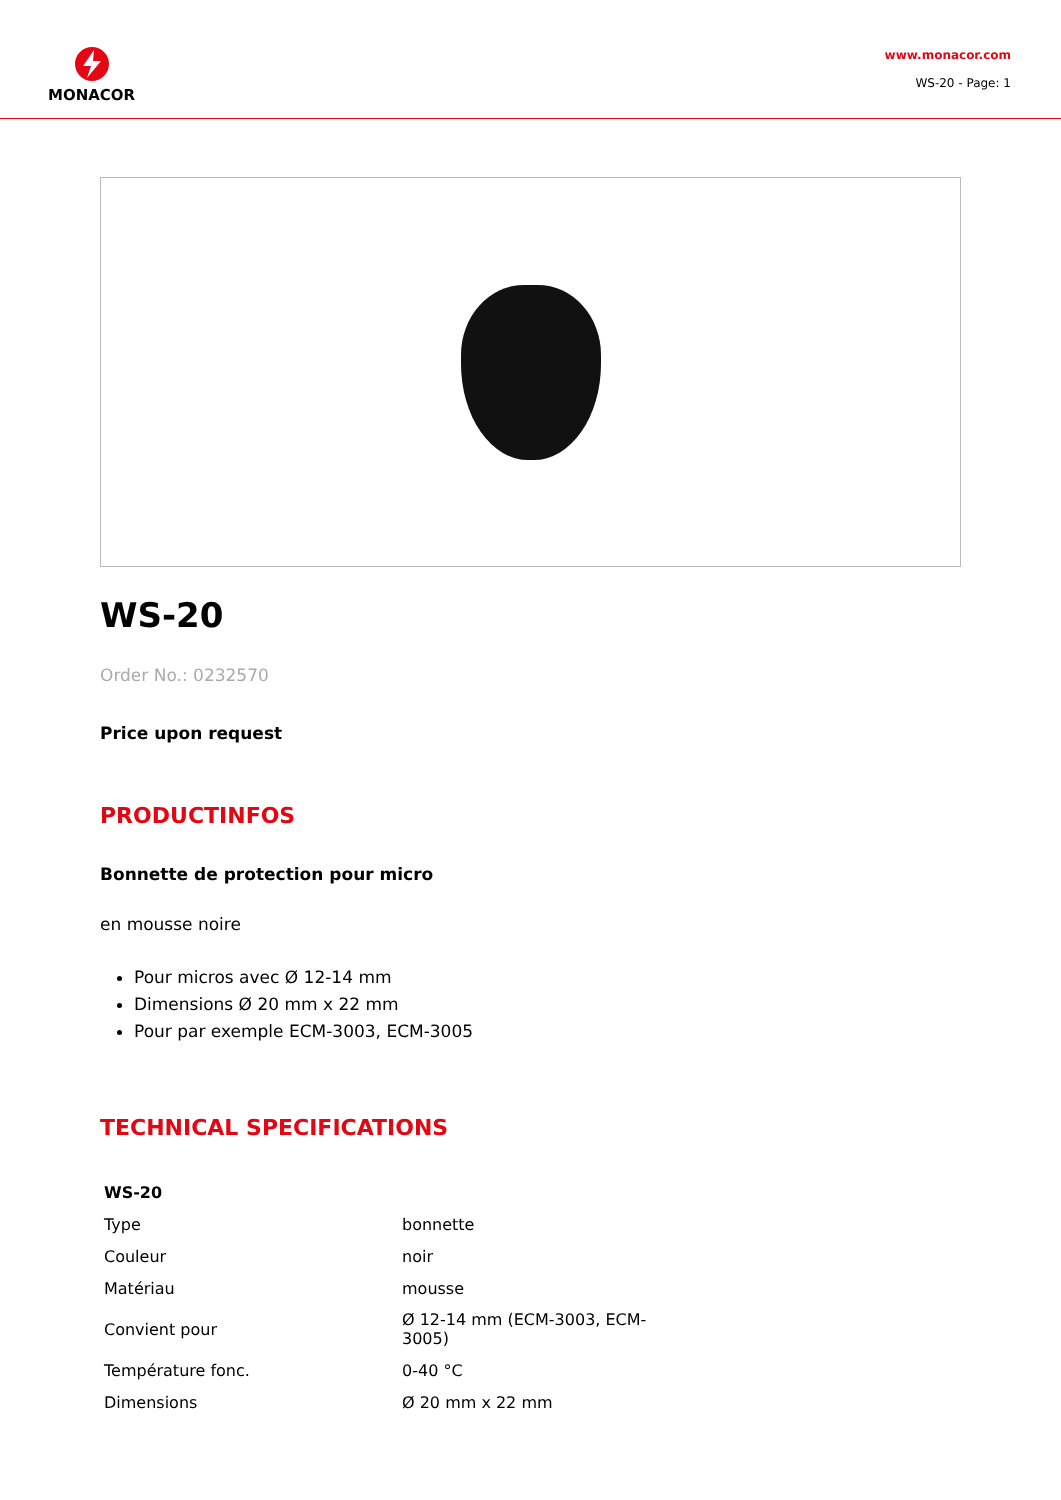MONACOR
www.monacor.com
WS-20 - Page: 1
WS-20
Order No.: 0232570
Price upon request
PRODUCTINFOS
Bonnette de protection pour micro
en mousse noire
Pour micros avec Ø 12-14 mm
Dimensions Ø 20 mm x 22 mm
Pour par exemple ECM-3003, ECM-3005
TECHNICAL SPECIFICATIONS
| WS-20 | |
| --- | --- |
| Type | bonnette |
| Couleur | noir |
| Matériau | mousse |
| Convient pour | Ø 12-14 mm (ECM-3003, ECM-3005) |
| Température fonc. | 0-40 °C |
| Dimensions | Ø 20 mm x 22 mm |